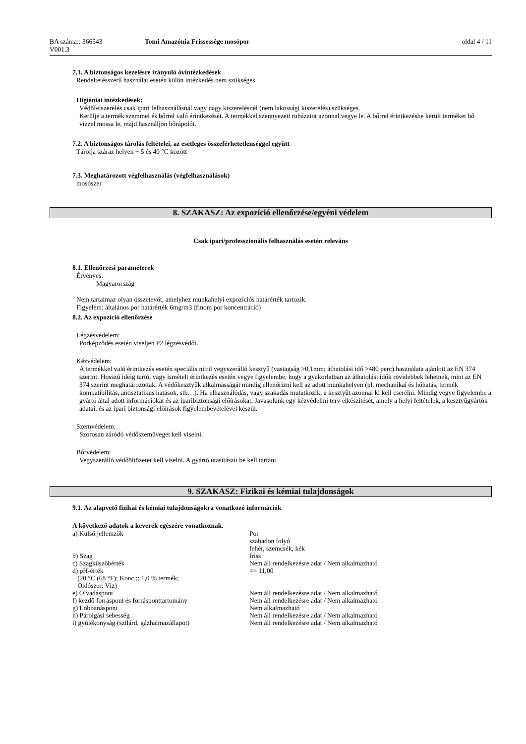BA száma:: 366543 Tomi Amazónia Frissessége mosópor oldal 4 / 11
V001.3
7.1. A biztonságos kezelésre irányuló óvintézkedések
Rendeltetésszerű használat esetén külön intézkedés nem szükséges.
Higiéniai intézkedések:
Védőfelszerelés csak ipari felhasználásnál vagy nagy kiszerelésnél (nem lakossági kiszerelés) szükséges.
Kerülje a termék szemmel és bőrrel való érintkezését. A termékkel szennyezett ruházatot azonnal vegye le. A bőrrel érintkezésbe került terméket bő vízzel mossa le, majd használjon bőrápolót.
7.2. A biztonságos tárolás feltételei, az esetleges összeférhetetlenséggel együtt
Tárolja száraz helyen + 5 és 40 °C között
7.3. Meghatározott végfelhasználás (végfelhasználások)
mosószer
8. SZAKASZ: Az expozíció ellenőrzése/egyéni védelem
Csak ipari/professzionális felhasználás esetén releváns
8.1. Ellenőrzési paraméterek
Érvényes:
Magyarország
Nem tartalmaz olyan összetevőt, amelyhez munkahelyi expozíciós határérték tartozik.
Figyelem: általános por határérték 6mg/m3 (finom por koncentráció)
8.2. Az expozíció ellenőrzése
Légzésvédelem:
Porképződés esetén viseljen P2 légzésvédőt.
Kézvédelem:
A termékkel való érintkezés esetén speciális nitril vegyszerálló kesztyű (vastagság >0,1mm; áthatolási idő >480 perc) használata ajánlott az EN 374 szerint. Hosszú ideig tartó, vagy ismételt érintkezés esetén vegye figyelembe, hogy a gyakorlatban az áthatolási idők rövidebbek lehetnek, mint az EN 374 szerint meghatározottak. A védőkesztyűk alkalmasságát mindig ellenőrizni kell az adott munkahelyen (pl. mechanikai és hőhatás, termék kompatibilitás, antisztatikus hatások, stb…). Ha elhasználódás, vagy szakadás mutatkozik, a kesztyűt azonnal ki kell cserélni. Mindig vegye figyelembe a gyártó által adott információkat és az iparibiztonsági előírásokat. Javasolunk egy kézvédelmi terv elkészítését, amely a helyi feltételek, a kesztyűgyártók adatai, és az ipari biztonsági előírások figyelembevételével készül.
Szemvédelem:
Szorosan záródó védőszemüveget kell viselni.
Bőrvédelem:
Vegyszerálló védőöltözetet kell viselni. A gyártó utasításait be kell tartani.
9. SZAKASZ: Fizikai és kémiai tulajdonságok
9.1. Az alapvető fizikai és kémiai tulajdonságokra vonatkozó információk
A következő adatok a keverék egészére vonatkoznak.
| a) Külső jellemzők | Por szabadon folyó fehér, szemcsék, kék |
| b) Szag | friss |
| c) Szagküszöbérték | Nem áll rendelkezésre adat / Nem alkalmazható |
| d) pH-érték (20 °C (68 °F); Konc.:: 1,0 % termék; Oldószer: Víz) | <= 11,00 |
| e) Olvadáspont | Nem áll rendelkezésre adat / Nem alkalmazható |
| f) kezdő forráspont és forrásponttartomány | Nem áll rendelkezésre adat / Nem alkalmazható |
| g) Lobbanáspont | Nem alkalmazható |
| h) Párolgási sebesség | Nem áll rendelkezésre adat / Nem alkalmazható |
| i) gyúlékonyság (szilárd, gázhalmazállapot) | Nem áll rendelkezésre adat / Nem alkalmazható |